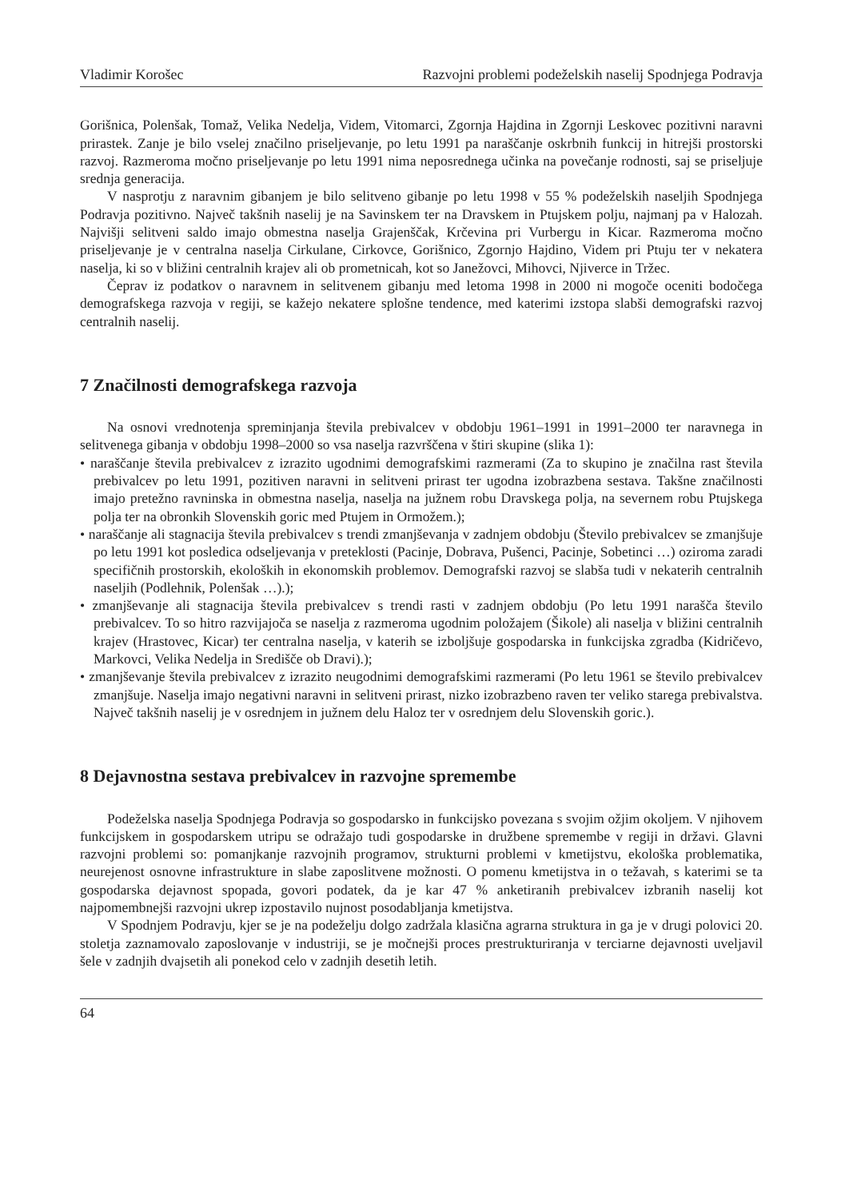Vladimir Korošec Razvojni problemi podeželskih naselij Spodnjega Podravja
Gorišnica, Polenšak, Tomaž, Velika Nedelja, Videm, Vitomarci, Zgornja Hajdina in Zgornji Leskovec pozitivni naravni prirastek. Zanje je bilo vselej značilno priseljevanje, po letu 1991 pa naraščanje oskrbnih funkcij in hitrejši prostorski razvoj. Razmeroma močno priseljevanje po letu 1991 nima neposrednega učinka na povečanje rodnosti, saj se priseljuje srednja generacija.
V nasprotju z naravnim gibanjem je bilo selitveno gibanje po letu 1998 v 55 % podeželskih naseljih Spodnjega Podravja pozitivno. Največ takšnih naselij je na Savinskem ter na Dravskem in Ptujskem polju, najmanj pa v Halozah. Najvišji selitveni saldo imajo obmestna naselja Grajenščak, Krčevina pri Vurbergu in Kicar. Razmeroma močno priseljevanje je v centralna naselja Cirkulane, Cirkovce, Gorišnico, Zgornjo Hajdino, Videm pri Ptuju ter v nekatera naselja, ki so v bližini centralnih krajev ali ob prometnicah, kot so Janežovci, Mihovci, Njiverce in Tržec.
Čeprav iz podatkov o naravnem in selitvenem gibanju med letoma 1998 in 2000 ni mogoče oceniti bodočega demografskega razvoja v regiji, se kažejo nekatere splošne tendence, med katerimi izstopa slabši demografski razvoj centralnih naselij.
7 Značilnosti demografskega razvoja
Na osnovi vrednotenja spreminjanja števila prebivalcev v obdobju 1961–1991 in 1991–2000 ter naravnega in selitvenega gibanja v obdobju 1998–2000 so vsa naselja razvrščena v štiri skupine (slika 1):
• naraščanje števila prebivalcev z izrazito ugodnimi demografskimi razmerami (Za to skupino je značilna rast števila prebivalcev po letu 1991, pozitiven naravni in selitveni prirast ter ugodna izobrazbena sestava. Takšne značilnosti imajo pretežno ravninska in obmestna naselja, naselja na južnem robu Dravskega polja, na severnem robu Ptujskega polja ter na obronkih Slovenskih goric med Ptujem in Ormožem.);
• naraščanje ali stagnacija števila prebivalcev s trendi zmanjševanja v zadnjem obdobju (Število prebivalcev se zmanjšuje po letu 1991 kot posledica odseljevanja v preteklosti (Pacinje, Dobrava, Pušenci, Pacinje, Sobetinci …) oziroma zaradi specifičnih prostorskih, ekoloških in ekonomskih problemov. Demografski razvoj se slabša tudi v nekaterih centralnih naseljih (Podlehnik, Polenšak …).);
• zmanjševanje ali stagnacija števila prebivalcev s trendi rasti v zadnjem obdobju (Po letu 1991 narašča število prebivalcev. To so hitro razvijajoča se naselja z razmeroma ugodnim položajem (Šikole) ali naselja v bližini centralnih krajev (Hrastovec, Kicar) ter centralna naselja, v katerih se izboljšuje gospodarska in funkcijska zgradba (Kidričevo, Markovci, Velika Nedelja in Središče ob Dravi).);
• zmanjševanje števila prebivalcev z izrazito neugodnimi demografskimi razmerami (Po letu 1961 se število prebivalcev zmanjšuje. Naselja imajo negativni naravni in selitveni prirast, nizko izobrazbeno raven ter veliko starega prebivalstva. Največ takšnih naselij je v osrednjem in južnem delu Haloz ter v osrednjem delu Slovenskih goric.).
8 Dejavnostna sestava prebivalcev in razvojne spremembe
Podeželska naselja Spodnjega Podravja so gospodarsko in funkcijsko povezana s svojim ožjim okoljem. V njihovem funkcijskem in gospodarskem utripu se odražajo tudi gospodarske in družbene spremembe v regiji in državi. Glavni razvojni problemi so: pomanjkanje razvojnih programov, strukturni problemi v kmetijstvu, ekološka problematika, neurejenost osnovne infrastrukture in slabe zaposlitvene možnosti. O pomenu kmetijstva in o težavah, s katerimi se ta gospodarska dejavnost spopada, govori podatek, da je kar 47 % anketiranih prebivalcev izbranih naselij kot najpomembnejši razvojni ukrep izpostavilo nujnost posodabljanja kmetijstva.
V Spodnjem Podravju, kjer se je na podeželju dolgo zadržala klasična agrarna struktura in ga je v drugi polovici 20. stoletja zaznamovalo zaposlovanje v industriji, se je močnejši proces prestrukturiranja v terciarne dejavnosti uveljavil šele v zadnjih dvajsetih ali ponekod celo v zadnjih desetih letih.
64